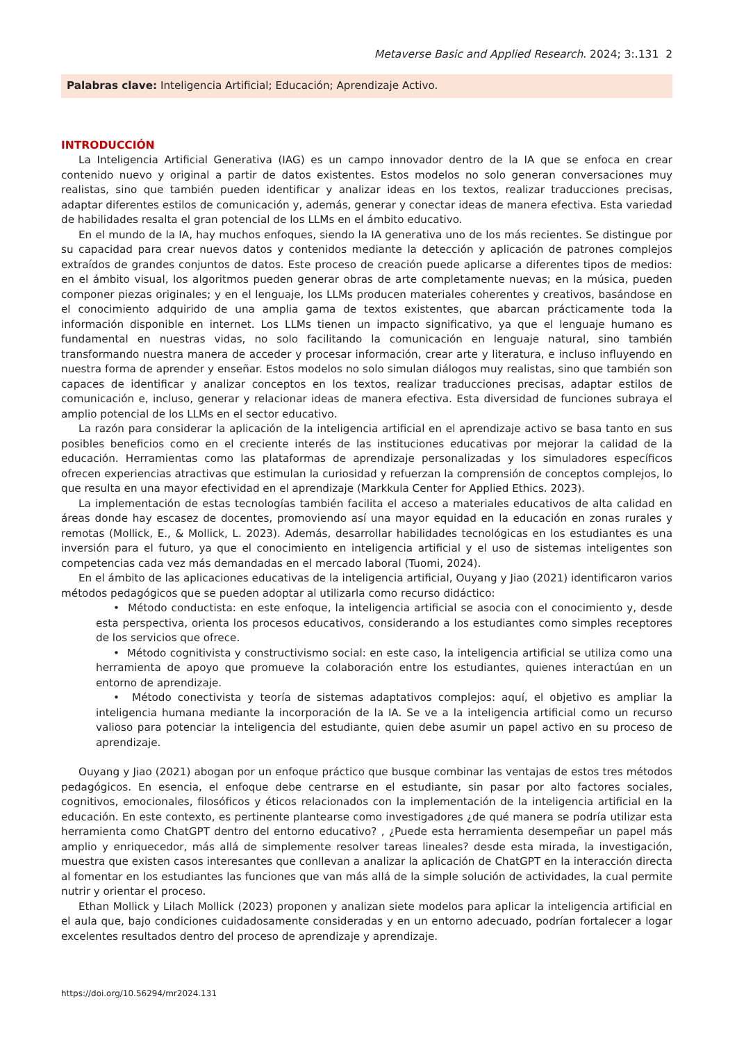Metaverse Basic and Applied Research. 2024; 3:.131 2
Palabras clave: Inteligencia Artificial; Educación; Aprendizaje Activo.
INTRODUCCIÓN
La Inteligencia Artificial Generativa (IAG) es un campo innovador dentro de la IA que se enfoca en crear contenido nuevo y original a partir de datos existentes. Estos modelos no solo generan conversaciones muy realistas, sino que también pueden identificar y analizar ideas en los textos, realizar traducciones precisas, adaptar diferentes estilos de comunicación y, además, generar y conectar ideas de manera efectiva. Esta variedad de habilidades resalta el gran potencial de los LLMs en el ámbito educativo.
En el mundo de la IA, hay muchos enfoques, siendo la IA generativa uno de los más recientes. Se distingue por su capacidad para crear nuevos datos y contenidos mediante la detección y aplicación de patrones complejos extraídos de grandes conjuntos de datos. Este proceso de creación puede aplicarse a diferentes tipos de medios: en el ámbito visual, los algoritmos pueden generar obras de arte completamente nuevas; en la música, pueden componer piezas originales; y en el lenguaje, los LLMs producen materiales coherentes y creativos, basándose en el conocimiento adquirido de una amplia gama de textos existentes, que abarcan prácticamente toda la información disponible en internet. Los LLMs tienen un impacto significativo, ya que el lenguaje humano es fundamental en nuestras vidas, no solo facilitando la comunicación en lenguaje natural, sino también transformando nuestra manera de acceder y procesar información, crear arte y literatura, e incluso influyendo en nuestra forma de aprender y enseñar. Estos modelos no solo simulan diálogos muy realistas, sino que también son capaces de identificar y analizar conceptos en los textos, realizar traducciones precisas, adaptar estilos de comunicación e, incluso, generar y relacionar ideas de manera efectiva. Esta diversidad de funciones subraya el amplio potencial de los LLMs en el sector educativo.
La razón para considerar la aplicación de la inteligencia artificial en el aprendizaje activo se basa tanto en sus posibles beneficios como en el creciente interés de las instituciones educativas por mejorar la calidad de la educación. Herramientas como las plataformas de aprendizaje personalizadas y los simuladores específicos ofrecen experiencias atractivas que estimulan la curiosidad y refuerzan la comprensión de conceptos complejos, lo que resulta en una mayor efectividad en el aprendizaje (Markkula Center for Applied Ethics. 2023).
La implementación de estas tecnologías también facilita el acceso a materiales educativos de alta calidad en áreas donde hay escasez de docentes, promoviendo así una mayor equidad en la educación en zonas rurales y remotas (Mollick, E., & Mollick, L. 2023). Además, desarrollar habilidades tecnológicas en los estudiantes es una inversión para el futuro, ya que el conocimiento en inteligencia artificial y el uso de sistemas inteligentes son competencias cada vez más demandadas en el mercado laboral (Tuomi, 2024).
En el ámbito de las aplicaciones educativas de la inteligencia artificial, Ouyang y Jiao (2021) identificaron varios métodos pedagógicos que se pueden adoptar al utilizarla como recurso didáctico:
• Método conductista: en este enfoque, la inteligencia artificial se asocia con el conocimiento y, desde esta perspectiva, orienta los procesos educativos, considerando a los estudiantes como simples receptores de los servicios que ofrece.
• Método cognitivista y constructivismo social: en este caso, la inteligencia artificial se utiliza como una herramienta de apoyo que promueve la colaboración entre los estudiantes, quienes interactúan en un entorno de aprendizaje.
• Método conectivista y teoría de sistemas adaptativos complejos: aquí, el objetivo es ampliar la inteligencia humana mediante la incorporación de la IA. Se ve a la inteligencia artificial como un recurso valioso para potenciar la inteligencia del estudiante, quien debe asumir un papel activo en su proceso de aprendizaje.
Ouyang y Jiao (2021) abogan por un enfoque práctico que busque combinar las ventajas de estos tres métodos pedagógicos. En esencia, el enfoque debe centrarse en el estudiante, sin pasar por alto factores sociales, cognitivos, emocionales, filosóficos y éticos relacionados con la implementación de la inteligencia artificial en la educación. En este contexto, es pertinente plantearse como investigadores ¿de qué manera se podría utilizar esta herramienta como ChatGPT dentro del entorno educativo? , ¿Puede esta herramienta desempeñar un papel más amplio y enriquecedor, más allá de simplemente resolver tareas lineales? desde esta mirada, la investigación, muestra que existen casos interesantes que conllevan a analizar la aplicación de ChatGPT en la interacción directa al fomentar en los estudiantes las funciones que van más allá de la simple solución de actividades, la cual permite nutrir y orientar el proceso.
Ethan Mollick y Lilach Mollick (2023) proponen y analizan siete modelos para aplicar la inteligencia artificial en el aula que, bajo condiciones cuidadosamente consideradas y en un entorno adecuado, podrían fortalecer a logar excelentes resultados dentro del proceso de aprendizaje y aprendizaje.
https://doi.org/10.56294/mr2024.131